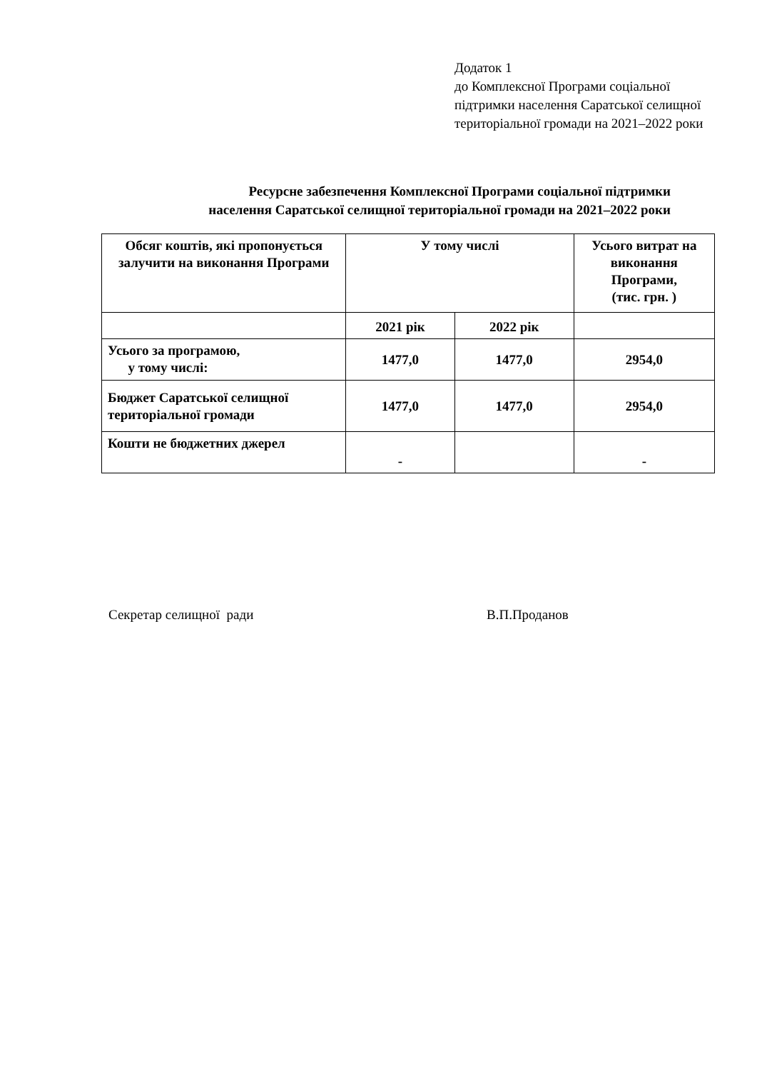Додаток 1
до Комплексної Програми соціальної підтримки населення Саратської селищної територіальної громади на 2021–2022 роки
Ресурсне забезпечення Комплексної Програми соціальної підтримки
населення Саратської селищної територіальної громади на 2021–2022 роки
| Обсяг коштів, які пропонується залучити на виконання Програми | У тому числі | | Усього витрат на виконання Програми, (тис. грн. ) |
| --- | --- | --- | --- |
| | 2021 рік | 2022 рік | |
| Усього за програмою, у тому числі: | 1477,0 | 1477,0 | 2954,0 |
| Бюджет Саратської селищної територіальної громади | 1477,0 | 1477,0 | 2954,0 |
| Кошти не бюджетних джерел | - | | - |
Секретар селищної ради В.П.Проданов